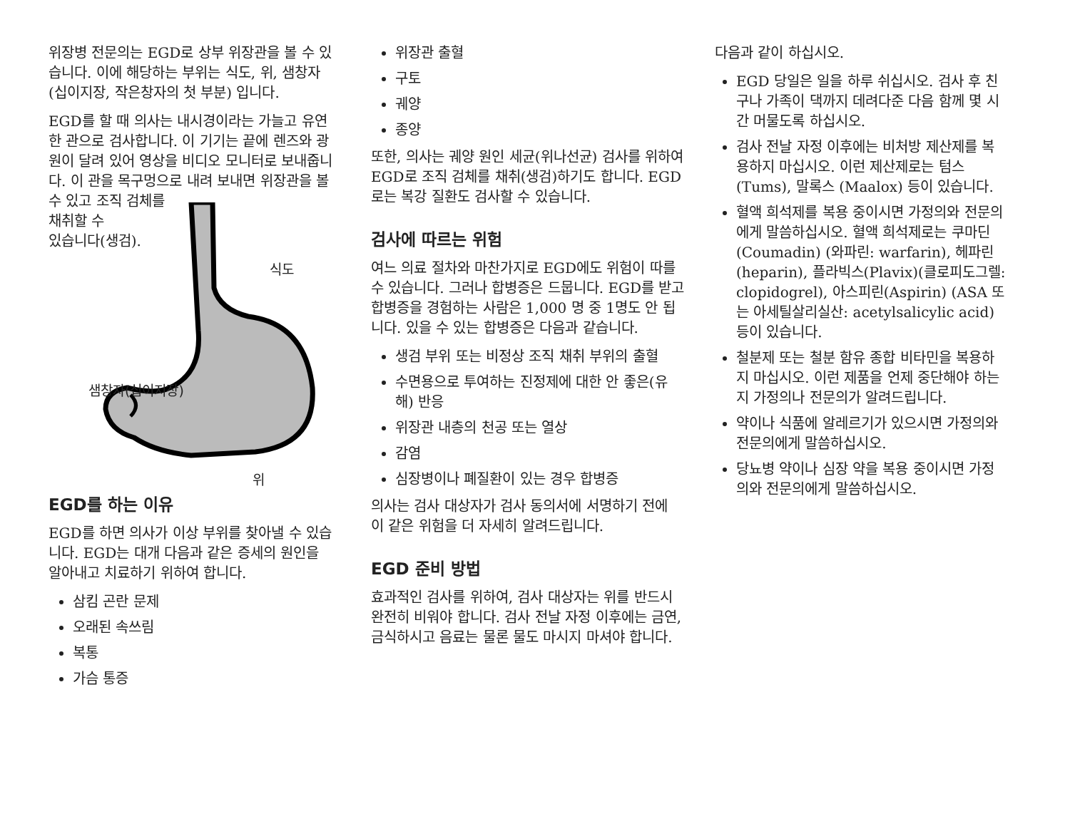위장병 전문의는 EGD로 상부 위장관을 볼 수 있습니다. 이에 해당하는 부위는 식도, 위, 샘창자(십이지장, 작은창자의 첫 부분) 입니다.
EGD를 할 때 의사는 내시경이라는 가늘고 유연한 관으로 검사합니다. 이 기기는 끝에 렌즈와 광원이 달려 있어 영상을 비디오 모니터로 보내줍니다. 이 관을 목구멍으로 내려 보내면 위장관을 볼 수 있고 조직 검체를
채취할 수
있습니다(생검).
식도
샘창자(십이지장)
위
EGD를 하는 이유
EGD를 하면 의사가 이상 부위를 찾아낼 수 있습니다. EGD는 대개 다음과 같은 증세의 원인을 알아내고 치료하기 위하여 합니다.
삼킴 곤란 문제
오래된 속쓰림
복통
가슴 통증
위장관 출혈
구토
궤양
종양
또한, 의사는 궤양 원인 세균(위나선균) 검사를 위하여 EGD로 조직 검체를 채취(생검)하기도 합니다. EGD로는 복강 질환도 검사할 수 있습니다.
검사에 따르는 위험
여느 의료 절차와 마찬가지로 EGD에도 위험이 따를 수 있습니다. 그러나 합병증은 드뭅니다. EGD를 받고 합병증을 경험하는 사람은 1,000 명 중 1명도 안 됩니다. 있을 수 있는 합병증은 다음과 같습니다.
생검 부위 또는 비정상 조직 채취 부위의 출혈
수면용으로 투여하는 진정제에 대한 안 좋은(유해) 반응
위장관 내층의 천공 또는 열상
감염
심장병이나 폐질환이 있는 경우 합병증
의사는 검사 대상자가 검사 동의서에 서명하기 전에 이 같은 위험을 더 자세히 알려드립니다.
EGD 준비 방법
효과적인 검사를 위하여, 검사 대상자는 위를 반드시 완전히 비워야 합니다. 검사 전날 자정 이후에는 금연, 금식하시고 음료는 물론 물도 마시지 마셔야 합니다.
다음과 같이 하십시오.
EGD 당일은 일을 하루 쉬십시오. 검사 후 친구나 가족이 댁까지 데려다준 다음 함께 몇 시간 머물도록 하십시오.
검사 전날 자정 이후에는 비처방 제산제를 복용하지 마십시오. 이런 제산제로는 텀스(Tums), 말록스 (Maalox) 등이 있습니다.
혈액 희석제를 복용 중이시면 가정의와 전문의에게 말씀하십시오. 혈액 희석제로는 쿠마딘(Coumadin) (와파린: warfarin), 헤파린(heparin), 플라빅스(Plavix)(클로피도그렐: clopidogrel), 아스피린(Aspirin) (ASA 또는 아세틸살리실산: acetylsalicylic acid) 등이 있습니다.
철분제 또는 철분 함유 종합 비타민을 복용하지 마십시오. 이런 제품을 언제 중단해야 하는지 가정의나 전문의가 알려드립니다.
약이나 식품에 알레르기가 있으시면 가정의와 전문의에게 말씀하십시오.
당뇨병 약이나 심장 약을 복용 중이시면 가정의와 전문의에게 말씀하십시오.